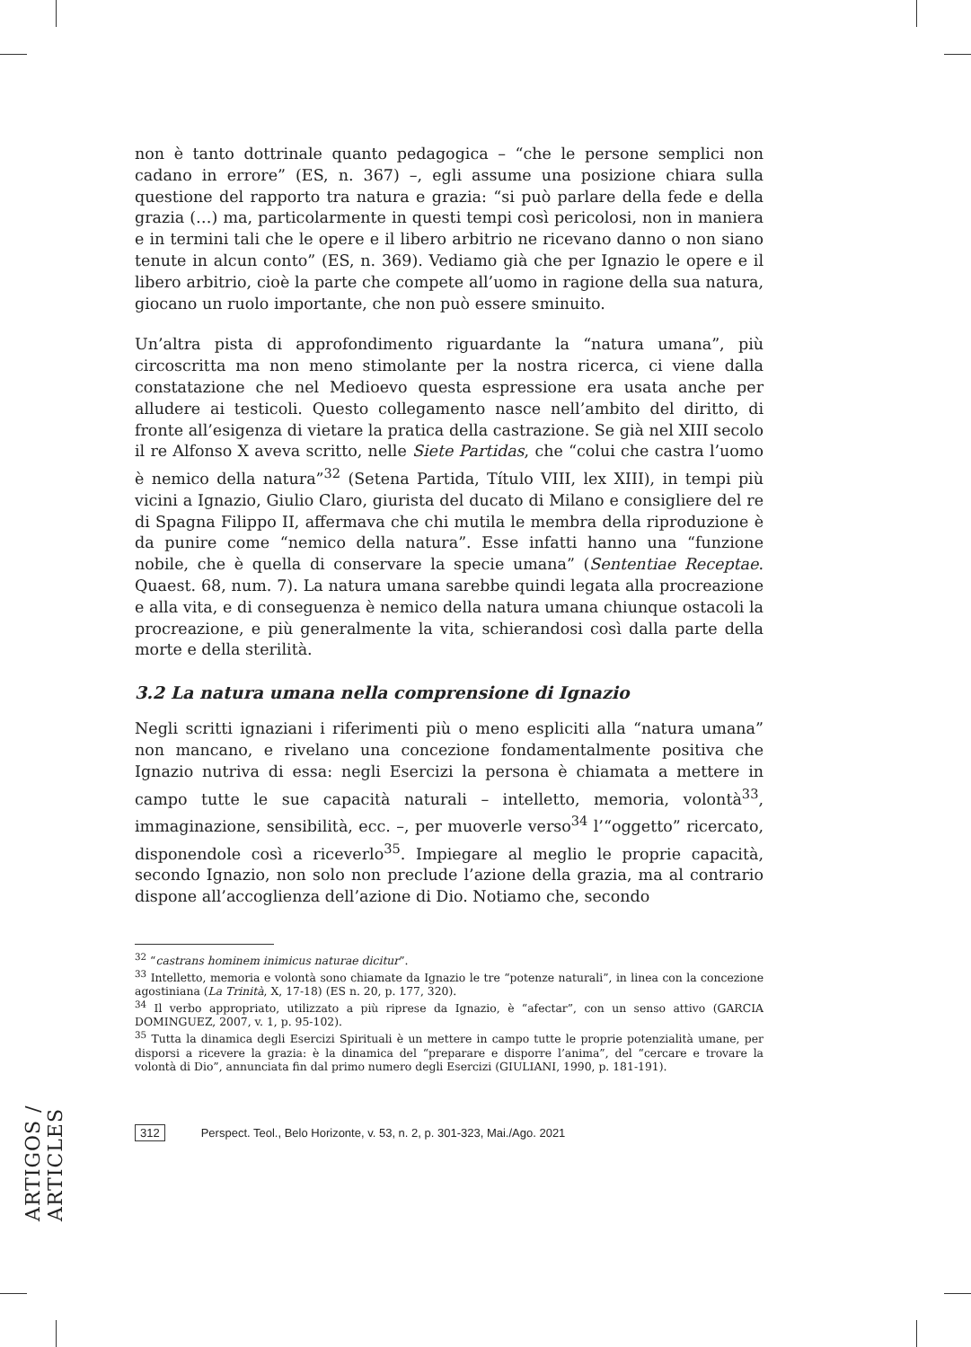non è tanto dottrinale quanto pedagogica – “che le persone semplici non cadano in errore” (ES, n. 367) –, egli assume una posizione chiara sulla questione del rapporto tra natura e grazia: “si può parlare della fede e della grazia (…) ma, particolarmente in questi tempi così pericolosi, non in maniera e in termini tali che le opere e il libero arbitrio ne ricevano danno o non siano tenute in alcun conto” (ES, n. 369). Vediamo già che per Ignazio le opere e il libero arbitrio, cioè la parte che compete all’uomo in ragione della sua natura, giocano un ruolo importante, che non può essere sminuito.
Un’altra pista di approfondimento riguardante la “natura umana”, più circoscritta ma non meno stimolante per la nostra ricerca, ci viene dalla constatazione che nel Medioevo questa espressione era usata anche per alludere ai testicoli. Questo collegamento nasce nell’ambito del diritto, di fronte all’esigenza di vietare la pratica della castrazione. Se già nel XIII secolo il re Alfonso X aveva scritto, nelle Siete Partidas, che “colui che castra l’uomo è nemico della natura”<sup>32</sup> (Setena Partida, Título VIII, lex XIII), in tempi più vicini a Ignazio, Giulio Claro, giurista del ducato di Milano e consigliere del re di Spagna Filippo II, affermava che chi mutila le membra della riproduzione è da punire come “nemico della natura”. Esse infatti hanno una “funzione nobile, che è quella di conservare la specie umana” (Sententiae Receptae. Quaest. 68, num. 7). La natura umana sarebbe quindi legata alla procreazione e alla vita, e di conseguenza è nemico della natura umana chiunque ostacoli la procreazione, e più generalmente la vita, schierandosi così dalla parte della morte e della sterilità.
3.2 La natura umana nella comprensione di Ignazio
Negli scritti ignaziani i riferimenti più o meno espliciti alla “natura umana” non mancano, e rivelano una concezione fondamentalmente positiva che Ignazio nutriva di essa: negli Esercizi la persona è chiamata a mettere in campo tutte le sue capacità naturali – intelletto, memoria, volontà<sup>33</sup>, immaginazione, sensibilità, ecc. –, per muoverle verso<sup>34</sup> l’“oggetto” ricercato, disponendole così a riceverlo<sup>35</sup>. Impiegare al meglio le proprie capacità, secondo Ignazio, non solo non preclude l’azione della grazia, ma al contrario dispone all’accoglienza dell’azione di Dio. Notiamo che, secondo
<sup>32</sup> “castrans hominem inimicus naturae dicitur”.
<sup>33</sup> Intelletto, memoria e volontà sono chiamate da Ignazio le tre “potenze naturali”, in linea con la concezione agostiniana (La Trinità, X, 17-18) (ES n. 20, p. 177, 320).
<sup>34</sup> Il verbo appropriato, utilizzato a più riprese da Ignazio, è “afectar”, con un senso attivo (GARCIA DOMINGUEZ, 2007, v. 1, p. 95-102).
<sup>35</sup> Tutta la dinamica degli Esercizi Spirituali è un mettere in campo tutte le proprie potenzialità umane, per disporsi a ricevere la grazia: è la dinamica del “preparare e disporre l’anima”, del “cercare e trovare la volontà di Dio”, annunciata fin dal primo numero degli Esercizi (GIULIANI, 1990, p. 181-191).
ARTIGOS / ARTICLES
312 Perspect. Teol., Belo Horizonte, v. 53, n. 2, p. 301-323, Mai./Ago. 2021